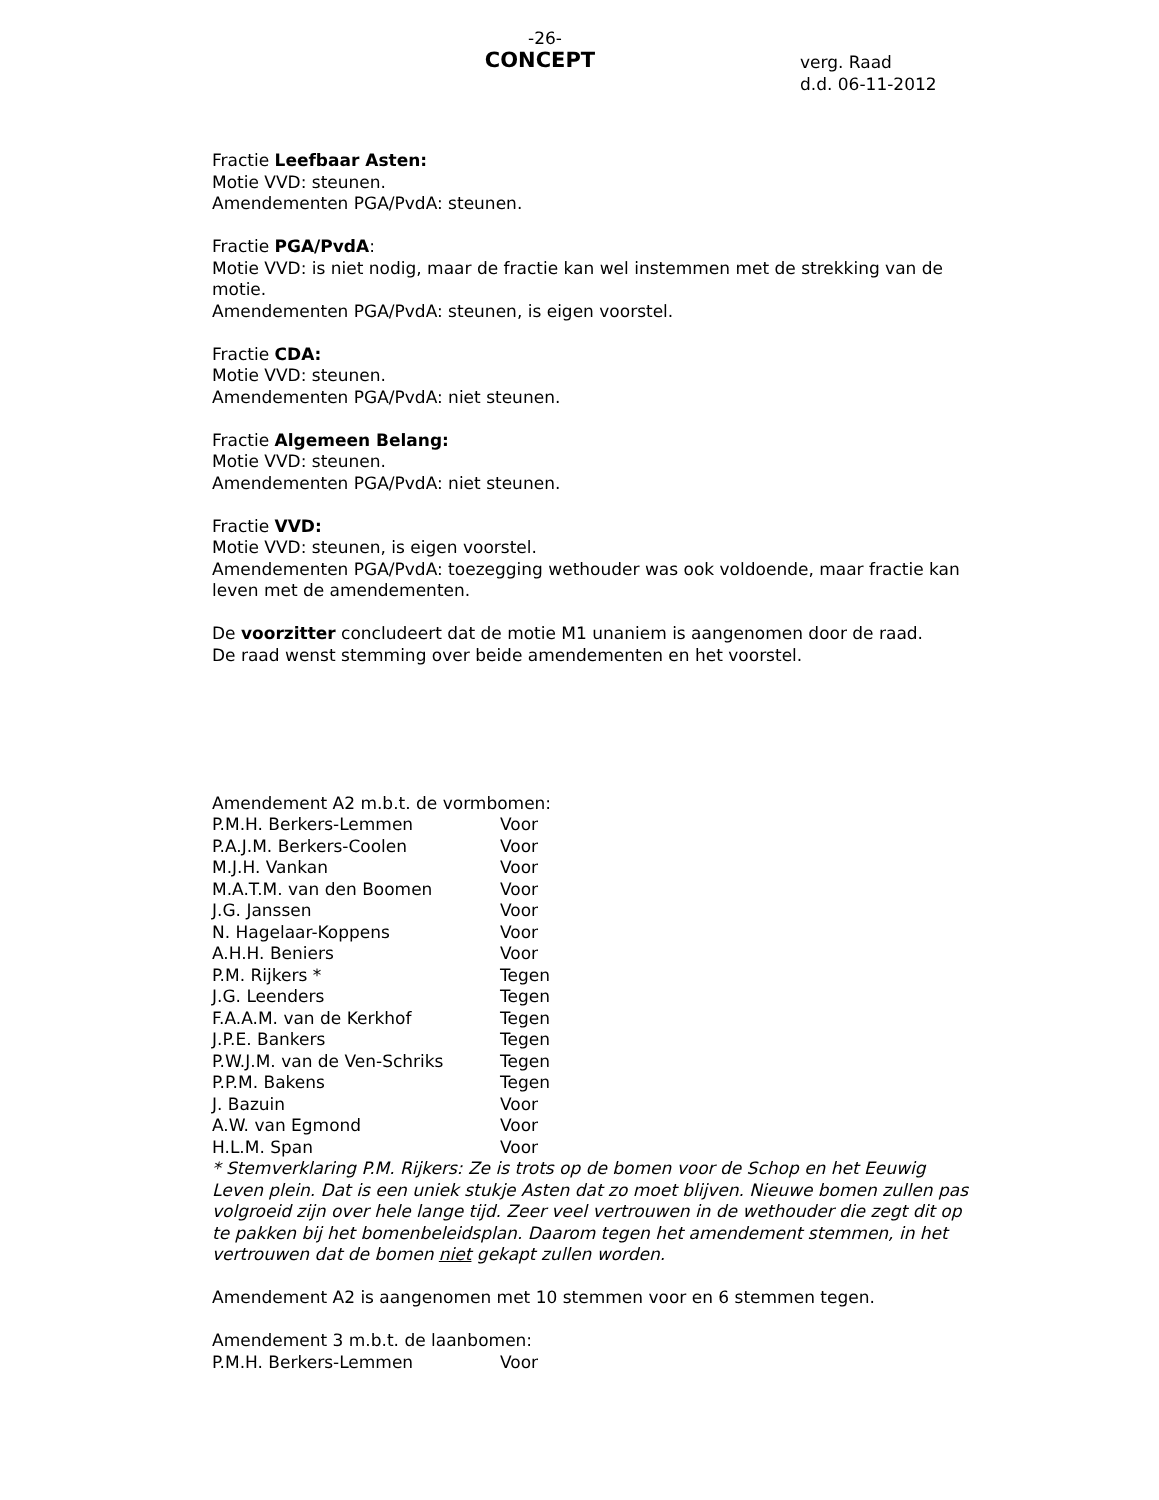-26-
CONCEPT
verg. Raad
d.d. 06-11-2012
Fractie Leefbaar Asten:
Motie VVD: steunen.
Amendementen PGA/PvdA: steunen.
Fractie PGA/PvdA:
Motie VVD: is niet nodig, maar de fractie kan wel instemmen met de strekking van de motie.
Amendementen PGA/PvdA: steunen, is eigen voorstel.
Fractie CDA:
Motie VVD: steunen.
Amendementen PGA/PvdA: niet steunen.
Fractie Algemeen Belang:
Motie VVD: steunen.
Amendementen PGA/PvdA: niet steunen.
Fractie VVD:
Motie VVD: steunen, is eigen voorstel.
Amendementen PGA/PvdA: toezegging wethouder was ook voldoende, maar fractie kan leven met de amendementen.
De voorzitter concludeert dat de motie M1 unaniem is aangenomen door de raad.
De raad wenst stemming over beide amendementen en het voorstel.
Amendement A2 m.b.t. de vormbomen:
| P.M.H. Berkers-Lemmen | Voor |
| P.A.J.M. Berkers-Coolen | Voor |
| M.J.H. Vankan | Voor |
| M.A.T.M. van den Boomen | Voor |
| J.G. Janssen | Voor |
| N. Hagelaar-Koppens | Voor |
| A.H.H. Beniers | Voor |
| P.M. Rijkers * | Tegen |
| J.G. Leenders | Tegen |
| F.A.A.M. van de Kerkhof | Tegen |
| J.P.E. Bankers | Tegen |
| P.W.J.M. van de Ven-Schriks | Tegen |
| P.P.M. Bakens | Tegen |
| J. Bazuin | Voor |
| A.W. van Egmond | Voor |
| H.L.M. Span | Voor |
* Stemverklaring P.M. Rijkers: Ze is trots op de bomen voor de Schop en het Eeuwig Leven plein. Dat is een uniek stukje Asten dat zo moet blijven. Nieuwe bomen zullen pas volgroeid zijn over hele lange tijd. Zeer veel vertrouwen in de wethouder die zegt dit op te pakken bij het bomenbeleidsplan. Daarom tegen het amendement stemmen, in het vertrouwen dat de bomen niet gekapt zullen worden.
Amendement A2 is aangenomen met 10 stemmen voor en 6 stemmen tegen.
Amendement 3 m.b.t. de laanbomen:
| P.M.H. Berkers-Lemmen | Voor |